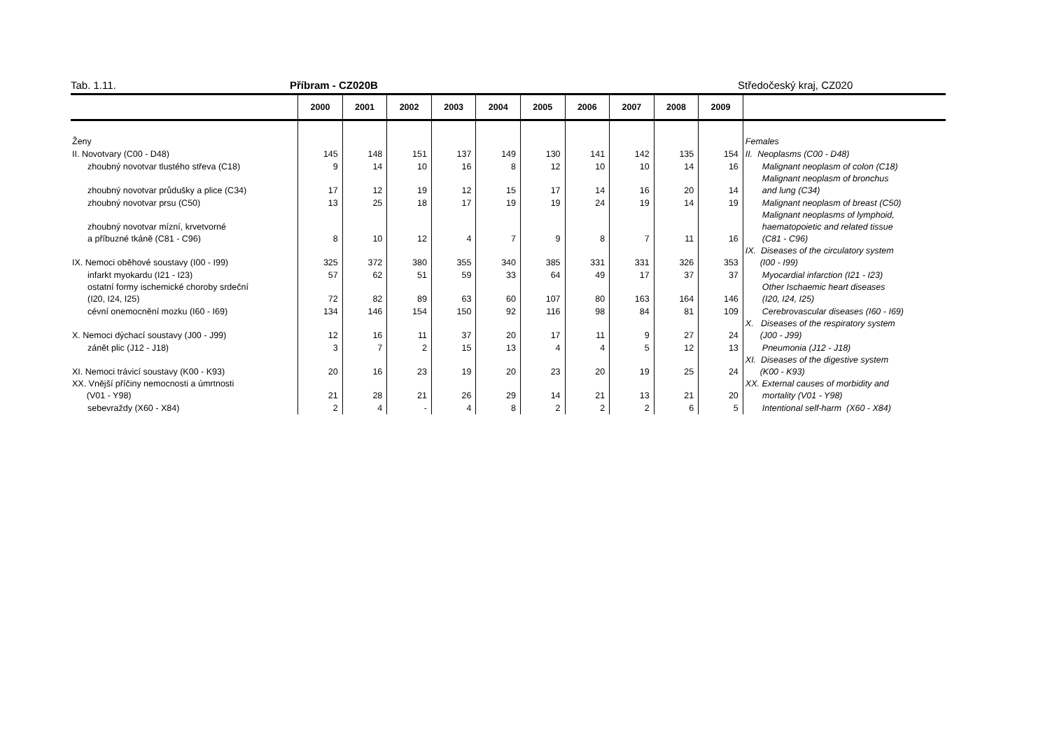Tab. 1.11. Příbram - CZ020B Středočeský kraj, CZ020
| | 2000 | 2001 | 2002 | 2003 | 2004 | 2005 | 2006 | 2007 | 2008 | 2009 | |
| --- | --- | --- | --- | --- | --- | --- | --- | --- | --- | --- | --- |
| Ženy | | | | | | | | | | | Females |
| II. Novotvary (C00 - D48) | 145 | 148 | 151 | 137 | 149 | 130 | 141 | 142 | 135 | 154 | II. Neoplasms (C00 - D48) |
| zhoubný novotvar tlustého střeva (C18) | 9 | 14 | 10 | 16 | 8 | 12 | 10 | 10 | 14 | 16 | Malignant neoplasm of colon (C18) |
| zhoubný novotvar průdušky a plice (C34) | 17 | 12 | 19 | 12 | 15 | 17 | 14 | 16 | 20 | 14 | Malignant neoplasm of bronchus and lung (C34) |
| zhoubný novotvar prsu (C50) | 13 | 25 | 18 | 17 | 19 | 19 | 24 | 19 | 14 | 19 | Malignant neoplasm of breast (C50) |
| zhoubný novotvar mízní, krvetvorné a příbuzné tkáně (C81 - C96) | 8 | 10 | 12 | 4 | 7 | 9 | 8 | 7 | 11 | 16 | Malignant neoplasms of lymphoid, haematopoietic and related tissue (C81 - C96) |
| IX. Nemoci oběhové soustavy (I00 - I99) | 325 | 372 | 380 | 355 | 340 | 385 | 331 | 331 | 326 | 353 | IX. Diseases of the circulatory system (I00 - I99) |
| infarkt myokardu (I21 - I23) | 57 | 62 | 51 | 59 | 33 | 64 | 49 | 17 | 37 | 37 | Myocardial infarction (I21 - I23) |
| ostatní formy ischemické choroby srdeční (I20, I24, I25) | 72 | 82 | 89 | 63 | 60 | 107 | 80 | 163 | 164 | 146 | Other Ischaemic heart diseases (I20, I24, I25) |
| cévní onemocnění mozku (I60 - I69) | 134 | 146 | 154 | 150 | 92 | 116 | 98 | 84 | 81 | 109 | Cerebrovascular diseases (I60 - I69) |
| X. Nemoci dýchací soustavy (J00 - J99) | 12 | 16 | 11 | 37 | 20 | 17 | 11 | 9 | 27 | 24 | X. Diseases of the respiratory system (J00 - J99) |
| zánět plic (J12 - J18) | 3 | 7 | 2 | 15 | 13 | 4 | 4 | 5 | 12 | 13 | Pneumonia (J12 - J18) |
| XI. Nemoci trávicí soustavy (K00 - K93) | 20 | 16 | 23 | 19 | 20 | 23 | 20 | 19 | 25 | 24 | XI. Diseases of the digestive system (K00 - K93) |
| XX. Vnější příčiny nemocnosti a úmrtnosti (V01 - Y98) | 21 | 28 | 21 | 26 | 29 | 14 | 21 | 13 | 21 | 20 | XX. External causes of morbidity and mortality (V01 - Y98) |
| sebevraždy (X60 - X84) | 2 | 4 | - | 4 | 8 | 2 | 2 | 2 | 6 | 5 | Intentional self-harm (X60 - X84) |